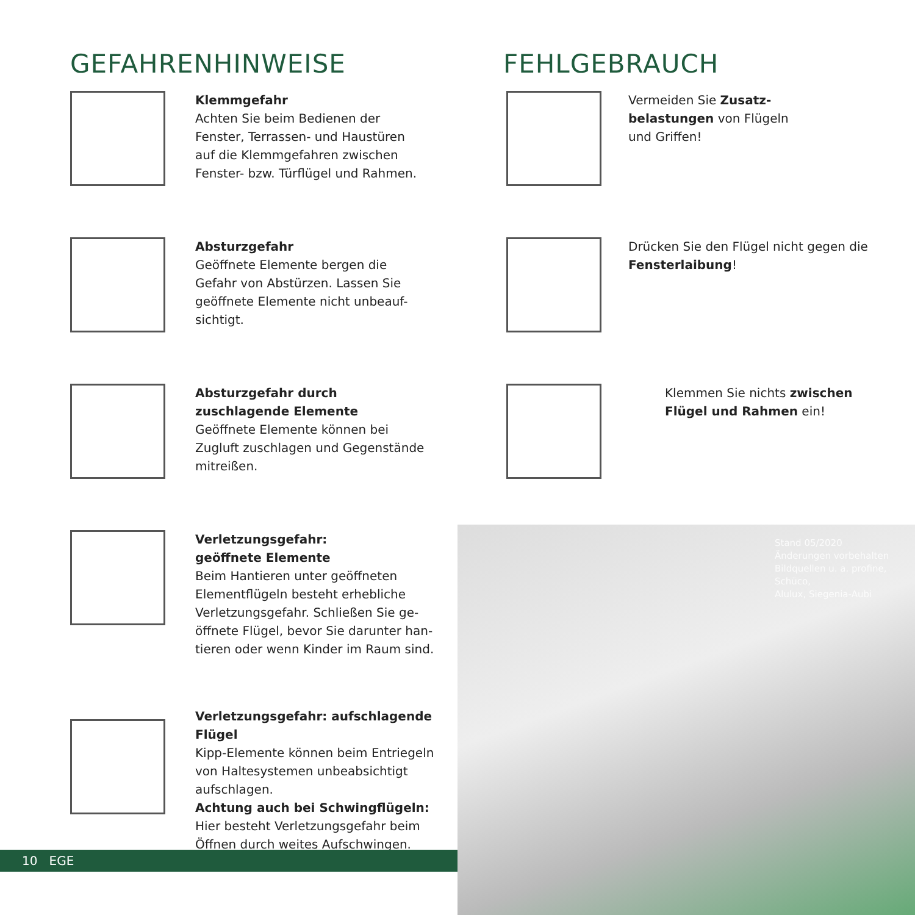GEFAHRENHINWEISE
Klemmgefahr
Achten Sie beim Bedienen der
Fenster, Terrassen- und Haustüren
auf die Klemmgefahren zwischen
Fenster- bzw. Türflügel und Rahmen.
Absturzgefahr
Geöffnete Elemente bergen die
Gefahr von Abstürzen. Lassen Sie
geöffnete Elemente nicht unbeauf-
sichtigt.
Absturzgefahr durch
zuschlagende Elemente
Geöffnete Elemente können bei
Zugluft zuschlagen und Gegenstände
mitreißen.
Verletzungsgefahr:
geöffnete Elemente
Beim Hantieren unter geöffneten
Elementflügeln besteht erhebliche
Verletzungsgefahr. Schließen Sie ge-
öffnete Flügel, bevor Sie darunter han-
tieren oder wenn Kinder im Raum sind.
Verletzungsgefahr: aufschlagende Flügel
Kipp-Elemente können beim Entriegeln
von Haltesystemen unbeabsichtigt
aufschlagen.
Achtung auch bei Schwingflügeln:
Hier besteht Verletzungsgefahr beim
Öffnen durch weites Aufschwingen.
FEHLGEBRAUCH
Vermeiden Sie Zusatz-
belastungen von Flügeln
und Griffen!
Drücken Sie den Flügel nicht gegen die
Fensterlaibung!
Klemmen Sie nichts zwischen
Flügel und Rahmen ein!
Stand 05/2020
Änderungen vorbehalten
Bildquellen u. a. profine, Schüco,
Alulux, Siegenia-Aubi
10 EGE